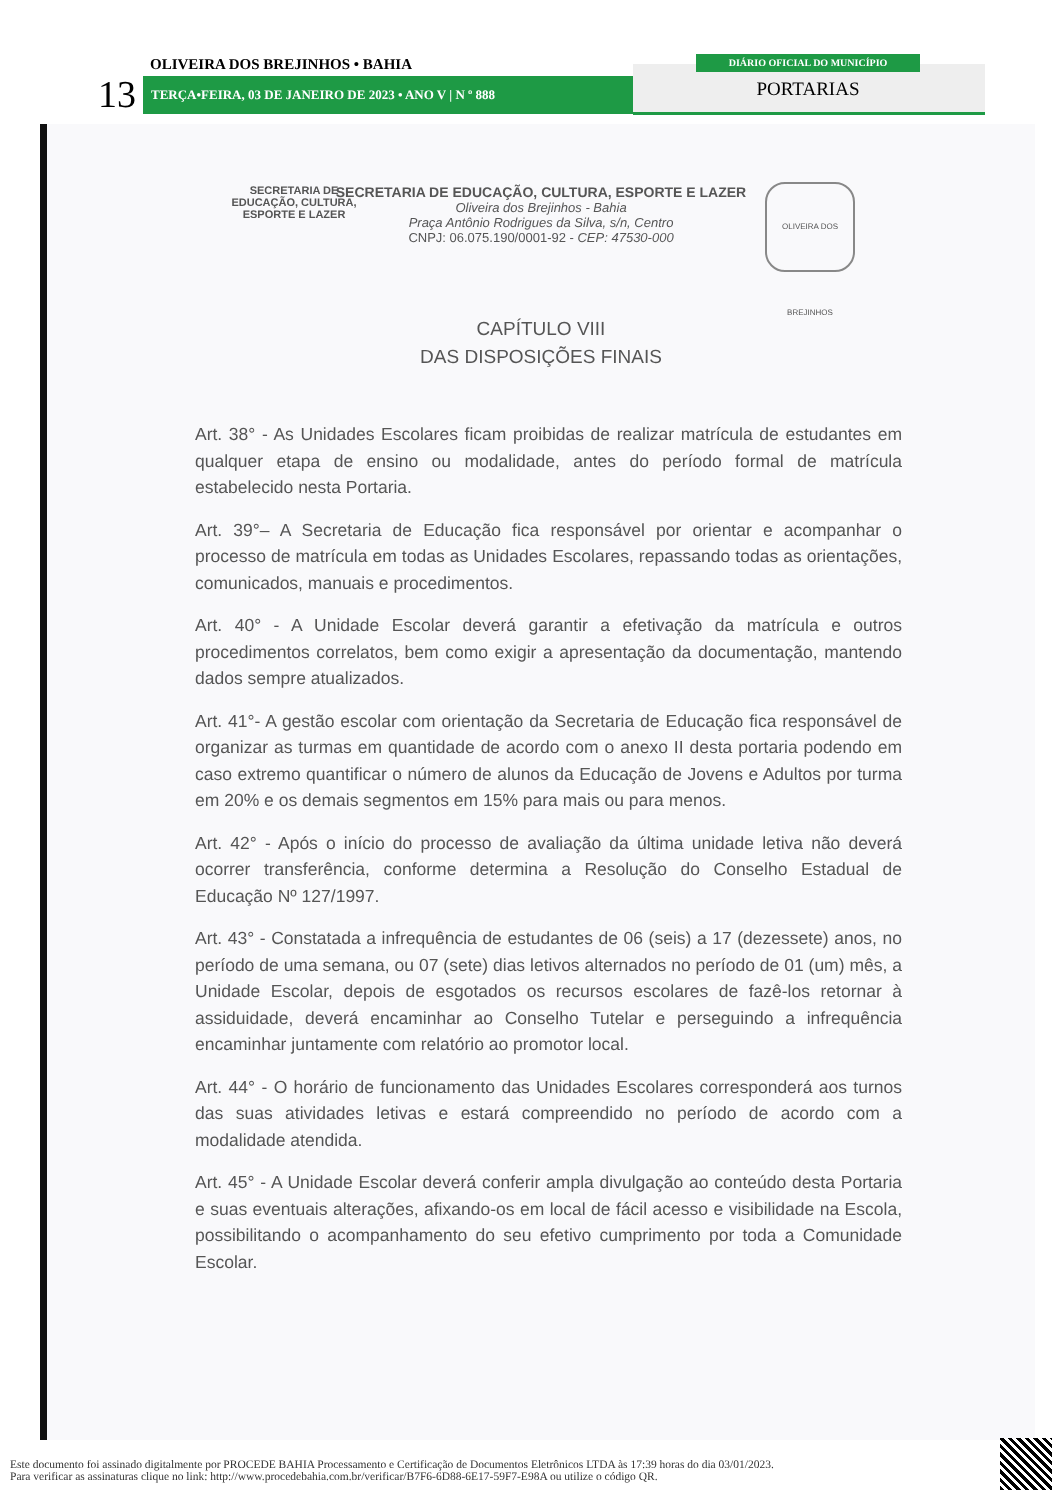OLIVEIRA DOS BREJINHOS • BAHIA
13 TERÇA•FEIRA, 03 DE JANEIRO DE 2023 • ANO V | N º 888
DIÁRIO OFICIAL DO MUNICÍPIO
PORTARIAS
SECRETARIA DE
EDUCAÇÃO, CULTURA, ESPORTE E LAZER
OLIVEIRA DOS BREJINHOS
SECRETARIA DE EDUCAÇÃO, CULTURA, ESPORTE E LAZER
Oliveira dos Brejinhos - Bahia
Praça Antônio Rodrigues da Silva, s/n, Centro
CNPJ: 06.075.190/0001-92 - CEP: 47530-000
CAPÍTULO VIII
DAS DISPOSIÇÕES FINAIS
Art. 38° - As Unidades Escolares ficam proibidas de realizar matrícula de estudantes em qualquer etapa de ensino ou modalidade, antes do período formal de matrícula estabelecido nesta Portaria.
Art. 39°– A Secretaria de Educação fica responsável por orientar e acompanhar o processo de matrícula em todas as Unidades Escolares, repassando todas as orientações, comunicados, manuais e procedimentos.
Art. 40° - A Unidade Escolar deverá garantir a efetivação da matrícula e outros procedimentos correlatos, bem como exigir a apresentação da documentação, mantendo dados sempre atualizados.
Art. 41°- A gestão escolar com orientação da Secretaria de Educação fica responsável de organizar as turmas em quantidade de acordo com o anexo II desta portaria podendo em caso extremo quantificar o número de alunos da Educação de Jovens e Adultos por turma em 20% e os demais segmentos em 15% para mais ou para menos.
Art. 42° - Após o início do processo de avaliação da última unidade letiva não deverá ocorrer transferência, conforme determina a Resolução do Conselho Estadual de Educação Nº 127/1997.
Art. 43° - Constatada a infrequência de estudantes de 06 (seis) a 17 (dezessete) anos, no período de uma semana, ou 07 (sete) dias letivos alternados no período de 01 (um) mês, a Unidade Escolar, depois de esgotados os recursos escolares de fazê-los retornar à assiduidade, deverá encaminhar ao Conselho Tutelar e perseguindo a infrequência encaminhar juntamente com relatório ao promotor local.
Art. 44° - O horário de funcionamento das Unidades Escolares corresponderá aos turnos das suas atividades letivas e estará compreendido no período de acordo com a modalidade atendida.
Art. 45° - A Unidade Escolar deverá conferir ampla divulgação ao conteúdo desta Portaria e suas eventuais alterações, afixando-os em local de fácil acesso e visibilidade na Escola, possibilitando o acompanhamento do seu efetivo cumprimento por toda a Comunidade Escolar.
Este documento foi assinado digitalmente por PROCEDE BAHIA Processamento e Certificação de Documentos Eletrônicos LTDA às 17:39 horas do dia 03/01/2023.
Para verificar as assinaturas clique no link: http://www.procedebahia.com.br/verificar/B7F6-6D88-6E17-59F7-E98A ou utilize o código QR.